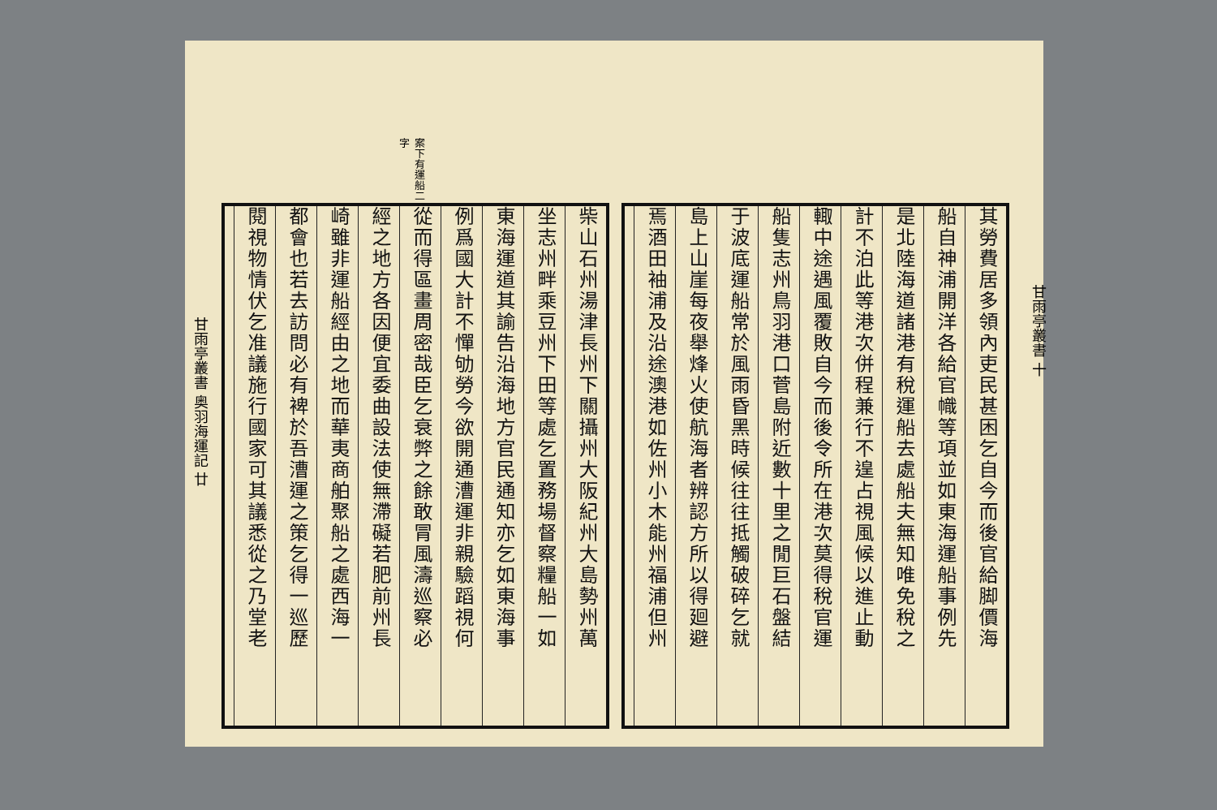其勞費居多領內吏民甚困乞自今而後官給脚價海
船自神浦開洋各給官幟等項並如東海運船事例先
是北陸海道諸港有稅運船去處船夫無知唯免稅之
計不泊此等港次併程兼行不遑占視風候以進止動
輙中途遇風覆敗自今而後令所在港次莫得稅官運
船隻志州鳥羽港口菅島附近數十里之閒巨石盤結
于波底運船常於風雨昏黑時候往往抵觸破碎乞就
島上山崖每夜舉烽火使航海者辨認方所以得廻避
焉酒田袖浦及沿途澳港如佐州小木能州福浦但州
甘雨亭叢書 十
案下有運船二字
柴山石州湯津長州下關攝州大阪紀州大島勢州萬
坐志州畔乘豆州下田等處乞置務場督察糧船一如
東海運道其諭告沿海地方官民通知亦乞如東海事
例爲國大計不憚劬勞今欲開通漕運非親驗蹈視何
從而得區畫周密哉臣乞衰弊之餘敢冐風濤巡察必
經之地方各因便宜委曲設法使無滯礙若肥前州長
崎雖非運船經由之地而華夷商舶聚船之處西海一
都會也若去訪問必有裨於吾漕運之策乞得一巡歷
閱視物情伏乞准議施行國家可其議悉從之乃堂老
甘雨亭叢書 奥羽海運記 廿